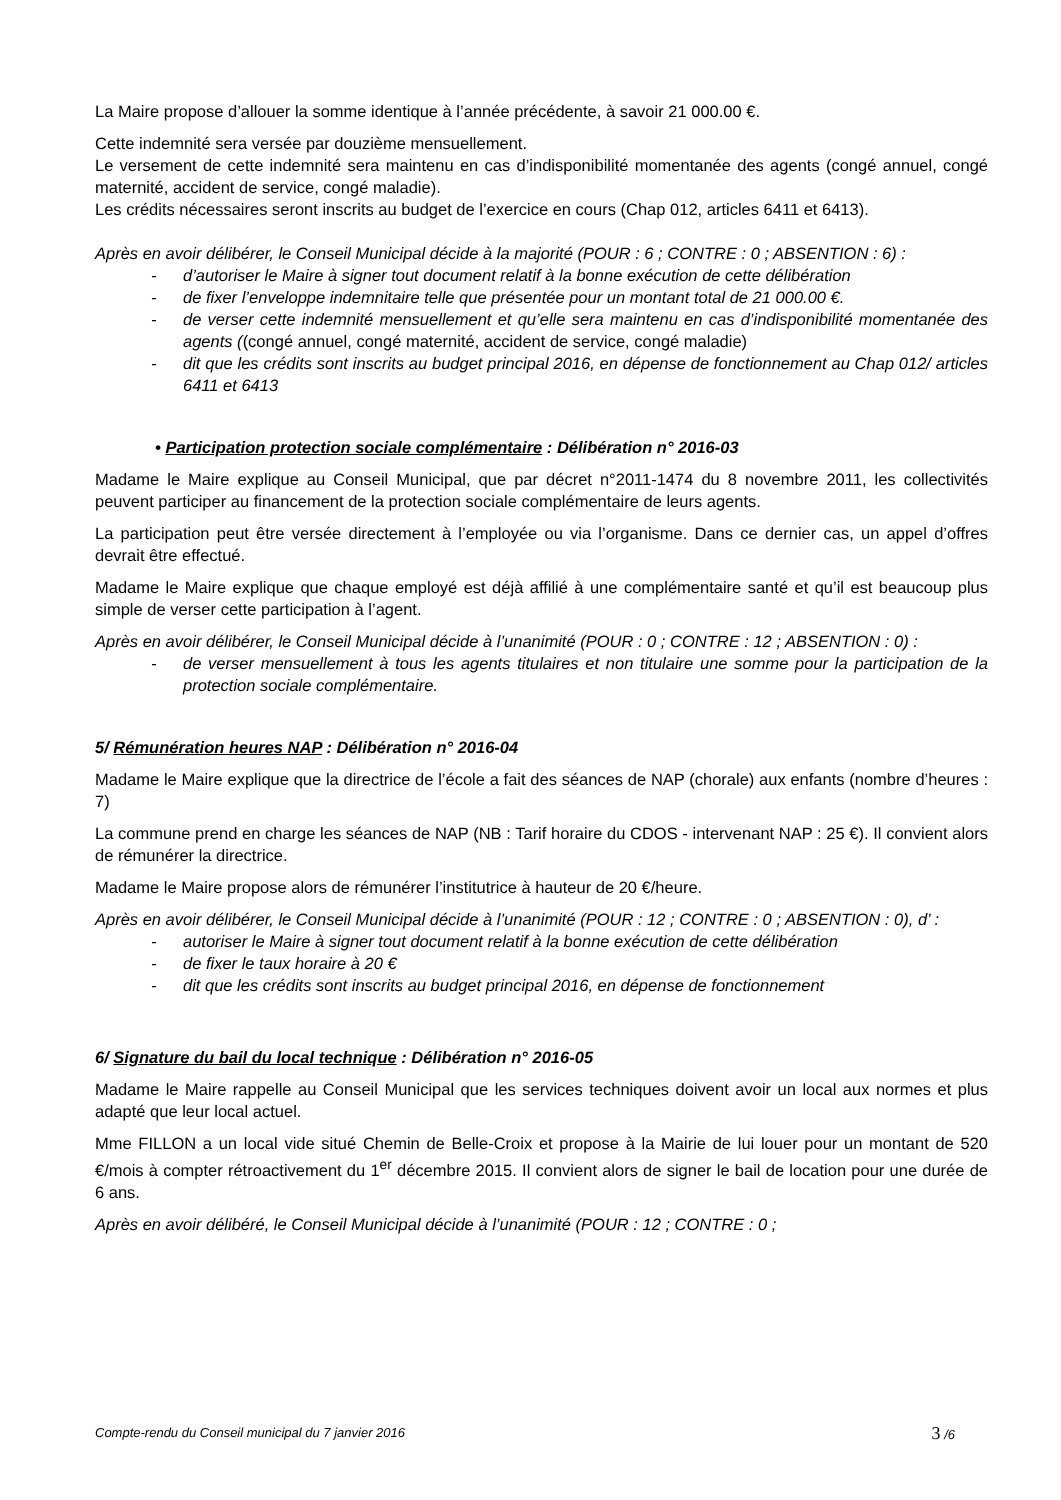La Maire propose d’allouer la somme identique à l’année précédente, à savoir 21 000.00 €.
Cette indemnité sera versée par douzième mensuellement.
Le versement de cette indemnité sera maintenu en cas d’indisponibilité momentanée des agents (congé annuel, congé maternité, accident de service, congé maladie).
Les crédits nécessaires seront inscrits au budget de l’exercice en cours (Chap 012, articles 6411 et 6413).
Après en avoir délibérer, le Conseil Municipal décide à la majorité (POUR : 6 ; CONTRE : 0 ; ABSENTION : 6) :
- d’autoriser le Maire à signer tout document relatif à la bonne exécution de cette délibération
- de fixer l’enveloppe indemnitaire telle que présentée pour un montant total de 21 000.00 €.
- de verser cette indemnité mensuellement et qu’elle sera maintenu en cas d’indisponibilité momentanée des agents ((congé annuel, congé maternité, accident de service, congé maladie)
- dit que les crédits sont inscrits au budget principal 2016, en dépense de fonctionnement au Chap 012/ articles 6411 et 6413
• Participation protection sociale complémentaire : Délibération n° 2016-03
Madame le Maire explique au Conseil Municipal, que par décret n°2011-1474 du 8 novembre 2011, les collectivités peuvent participer au financement de la protection sociale complémentaire de leurs agents.
La participation peut être versée directement à l’employée ou via l’organisme. Dans ce dernier cas, un appel d’offres devrait être effectué.
Madame le Maire explique que chaque employé est déjà affilié à une complémentaire santé et qu’il est beaucoup plus simple de verser cette participation à l’agent.
Après en avoir délibérer, le Conseil Municipal décide à l’unanimité (POUR : 0 ; CONTRE : 12 ; ABSENTION : 0) :
- de verser mensuellement à tous les agents titulaires et non titulaire une somme pour la participation de la protection sociale complémentaire.
5/ Rémunération heures NAP : Délibération n° 2016-04
Madame le Maire explique que la directrice de l’école a fait des séances de NAP (chorale) aux enfants (nombre d’heures : 7)
La commune prend en charge les séances de NAP (NB : Tarif horaire du CDOS - intervenant NAP : 25 €). Il convient alors de rémunérer la directrice.
Madame le Maire propose alors de rémunérer l’institutrice à hauteur de 20 €/heure.
Après en avoir délibérer, le Conseil Municipal décide à l’unanimité (POUR : 12 ; CONTRE : 0 ; ABSENTION : 0), d’ :
- autoriser le Maire à signer tout document relatif à la bonne exécution de cette délibération
- de fixer le taux horaire à 20 €
- dit que les crédits sont inscrits au budget principal 2016, en dépense de fonctionnement
6/ Signature du bail du local technique : Délibération n° 2016-05
Madame le Maire rappelle au Conseil Municipal que les services techniques doivent avoir un local aux normes et plus adapté que leur local actuel.
Mme FILLON a un local vide situé Chemin de Belle-Croix et propose à la Mairie de lui louer pour un montant de 520 €/mois à compter rétroactivement du 1<sup>er</sup> décembre 2015. Il convient alors de signer le bail de location pour une durée de 6 ans.
Après en avoir délibéré, le Conseil Municipal décide à l’unanimité (POUR : 12 ; CONTRE : 0 ;
Compte-rendu du Conseil municipal du 7 janvier 2016 3 /6